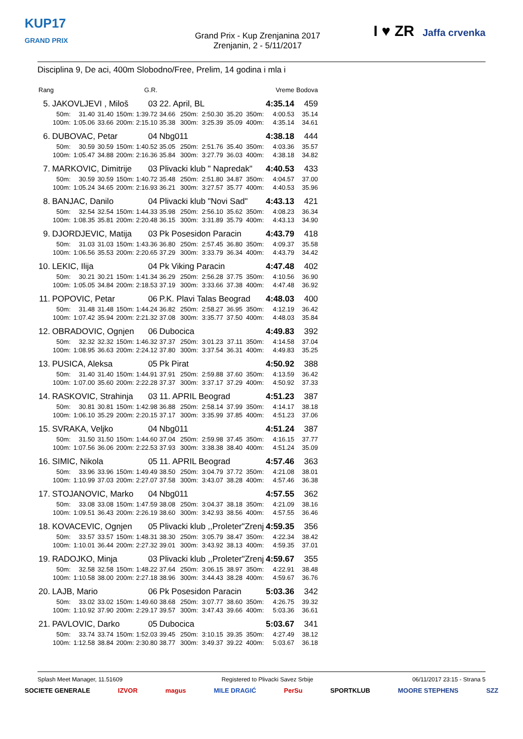KUP17
GRAND PRIX
Grand Prix - Kup Zrenjanina 2017
Zrenjanin, 2 - 5/11/2017
I ♥ ZR Jaffa crvenka
Disciplina 9, De aci, 400m Slobodno/Free, Prelim, 14 godina i mla i
| Rang | | | | | G.R. | | | | | | Vreme | Bodova |
| 5. | JAKOVLJEVI , Miloš | | | | 03 | 22. April, BL | | | | | 4:35.14 | 459 |
| | 50m: | 31.40 | 31.40 | 150m: | 1:39.72 | 34.66 | 250m: | 2:50.30 | 35.20 | 350m: | 4:00.53 | 35.14 |
| | 100m: | 1:05.06 | 33.66 | 200m: | 2:15.10 | 35.38 | 300m: | 3:25.39 | 35.09 | 400m: | 4:35.14 | 34.61 |
| 6. | DUBOVAC, Petar | | | | 04 | Nbg011 | | | | | 4:38.18 | 444 |
| | 50m: | 30.59 | 30.59 | 150m: | 1:40.52 | 35.05 | 250m: | 2:51.76 | 35.40 | 350m: | 4:03.36 | 35.57 |
| | 100m: | 1:05.47 | 34.88 | 200m: | 2:16.36 | 35.84 | 300m: | 3:27.79 | 36.03 | 400m: | 4:38.18 | 34.82 |
| 7. | MARKOVIC, Dimitrije | | | | 03 | Plivacki klub " Napredak" | | | | | 4:40.53 | 433 |
| | 50m: | 30.59 | 30.59 | 150m: | 1:40.72 | 35.48 | 250m: | 2:51.80 | 34.87 | 350m: | 4:04.57 | 37.00 |
| | 100m: | 1:05.24 | 34.65 | 200m: | 2:16.93 | 36.21 | 300m: | 3:27.57 | 35.77 | 400m: | 4:40.53 | 35.96 |
| 8. | BANJAC, Danilo | | | | 04 | Plivacki klub "Novi Sad" | | | | | 4:43.13 | 421 |
| | 50m: | 32.54 | 32.54 | 150m: | 1:44.33 | 35.98 | 250m: | 2:56.10 | 35.62 | 350m: | 4:08.23 | 36.34 |
| | 100m: | 1:08.35 | 35.81 | 200m: | 2:20.48 | 36.15 | 300m: | 3:31.89 | 35.79 | 400m: | 4:43.13 | 34.90 |
| 9. | DJORDJEVIC, Matija | | | | 03 | Pk Posesidon Paracin | | | | | 4:43.79 | 418 |
| | 50m: | 31.03 | 31.03 | 150m: | 1:43.36 | 36.80 | 250m: | 2:57.45 | 36.80 | 350m: | 4:09.37 | 35.58 |
| | 100m: | 1:06.56 | 35.53 | 200m: | 2:20.65 | 37.29 | 300m: | 3:33.79 | 36.34 | 400m: | 4:43.79 | 34.42 |
| 10. | LEKIC, Ilija | | | | 04 | Pk Viking Paracin | | | | | 4:47.48 | 402 |
| | 50m: | 30.21 | 30.21 | 150m: | 1:41.34 | 36.29 | 250m: | 2:56.28 | 37.75 | 350m: | 4:10.56 | 36.90 |
| | 100m: | 1:05.05 | 34.84 | 200m: | 2:18.53 | 37.19 | 300m: | 3:33.66 | 37.38 | 400m: | 4:47.48 | 36.92 |
| 11. | POPOVIC, Petar | | | | 06 | P.K. Plavi Talas Beograd | | | | | 4:48.03 | 400 |
| | 50m: | 31.48 | 31.48 | 150m: | 1:44.24 | 36.82 | 250m: | 2:58.27 | 36.95 | 350m: | 4:12.19 | 36.42 |
| | 100m: | 1:07.42 | 35.94 | 200m: | 2:21.32 | 37.08 | 300m: | 3:35.77 | 37.50 | 400m: | 4:48.03 | 35.84 |
| 12. | OBRADOVIC, Ognjen | | | | 06 | Dubocica | | | | | 4:49.83 | 392 |
| | 50m: | 32.32 | 32.32 | 150m: | 1:46.32 | 37.37 | 250m: | 3:01.23 | 37.11 | 350m: | 4:14.58 | 37.04 |
| | 100m: | 1:08.95 | 36.63 | 200m: | 2:24.12 | 37.80 | 300m: | 3:37.54 | 36.31 | 400m: | 4:49.83 | 35.25 |
| 13. | PUSICA, Aleksa | | | | 05 | Pk Pirat | | | | | 4:50.92 | 388 |
| | 50m: | 31.40 | 31.40 | 150m: | 1:44.91 | 37.91 | 250m: | 2:59.88 | 37.60 | 350m: | 4:13.59 | 36.42 |
| | 100m: | 1:07.00 | 35.60 | 200m: | 2:22.28 | 37.37 | 300m: | 3:37.17 | 37.29 | 400m: | 4:50.92 | 37.33 |
| 14. | RASKOVIC, Strahinja | | | | 03 | 11. APRIL Beograd | | | | | 4:51.23 | 387 |
| | 50m: | 30.81 | 30.81 | 150m: | 1:42.98 | 36.88 | 250m: | 2:58.14 | 37.99 | 350m: | 4:14.17 | 38.18 |
| | 100m: | 1:06.10 | 35.29 | 200m: | 2:20.15 | 37.17 | 300m: | 3:35.99 | 37.85 | 400m: | 4:51.23 | 37.06 |
| 15. | SVRAKA, Veljko | | | | 04 | Nbg011 | | | | | 4:51.24 | 387 |
| | 50m: | 31.50 | 31.50 | 150m: | 1:44.60 | 37.04 | 250m: | 2:59.98 | 37.45 | 350m: | 4:16.15 | 37.77 |
| | 100m: | 1:07.56 | 36.06 | 200m: | 2:22.53 | 37.93 | 300m: | 3:38.38 | 38.40 | 400m: | 4:51.24 | 35.09 |
| 16. | SIMIC, Nikola | | | | 05 | 11. APRIL Beograd | | | | | 4:57.46 | 363 |
| | 50m: | 33.96 | 33.96 | 150m: | 1:49.49 | 38.50 | 250m: | 3:04.79 | 37.72 | 350m: | 4:21.08 | 38.01 |
| | 100m: | 1:10.99 | 37.03 | 200m: | 2:27.07 | 37.58 | 300m: | 3:43.07 | 38.28 | 400m: | 4:57.46 | 36.38 |
| 17. | STOJANOVIC, Marko | | | | 04 | Nbg011 | | | | | 4:57.55 | 362 |
| | 50m: | 33.08 | 33.08 | 150m: | 1:47.59 | 38.08 | 250m: | 3:04.37 | 38.18 | 350m: | 4:21.09 | 38.16 |
| | 100m: | 1:09.51 | 36.43 | 200m: | 2:26.19 | 38.60 | 300m: | 3:42.93 | 38.56 | 400m: | 4:57.55 | 36.46 |
| 18. | KOVACEVIC, Ognjen | | | | 05 | Plivacki klub ,,Proleter"Zrenj | | | | | 4:59.35 | 356 |
| | 50m: | 33.57 | 33.57 | 150m: | 1:48.31 | 38.30 | 250m: | 3:05.79 | 38.47 | 350m: | 4:22.34 | 38.42 |
| | 100m: | 1:10.01 | 36.44 | 200m: | 2:27.32 | 39.01 | 300m: | 3:43.92 | 38.13 | 400m: | 4:59.35 | 37.01 |
| 19. | RADOJKO, Minja | | | | 03 | Plivacki klub ,,Proleter"Zrenj | | | | | 4:59.67 | 355 |
| | 50m: | 32.58 | 32.58 | 150m: | 1:48.22 | 37.64 | 250m: | 3:06.15 | 38.97 | 350m: | 4:22.91 | 38.48 |
| | 100m: | 1:10.58 | 38.00 | 200m: | 2:27.18 | 38.96 | 300m: | 3:44.43 | 38.28 | 400m: | 4:59.67 | 36.76 |
| 20. | LAJB, Mario | | | | 06 | Pk Posesidon Paracin | | | | | 5:03.36 | 342 |
| | 50m: | 33.02 | 33.02 | 150m: | 1:49.60 | 38.68 | 250m: | 3:07.77 | 38.60 | 350m: | 4:26.75 | 39.32 |
| | 100m: | 1:10.92 | 37.90 | 200m: | 2:29.17 | 39.57 | 300m: | 3:47.43 | 39.66 | 400m: | 5:03.36 | 36.61 |
| 21. | PAVLOVIC, Darko | | | | 05 | Dubocica | | | | | 5:03.67 | 341 |
| | 50m: | 33.74 | 33.74 | 150m: | 1:52.03 | 39.45 | 250m: | 3:10.15 | 39.35 | 350m: | 4:27.49 | 38.12 |
| | 100m: | 1:12.58 | 38.84 | 200m: | 2:30.80 | 38.77 | 300m: | 3:49.37 | 39.22 | 400m: | 5:03.67 | 36.18 |
Splash Meet Manager, 11.51609 Registered to Plivacki Savez Srbije 06/11/2017 23:15 - Strana 5
SOCIETE GENERALE IZVOR magus MILE DRAGIĆ PerSu SPORTKLUB MOORE STEPHENS SZZ